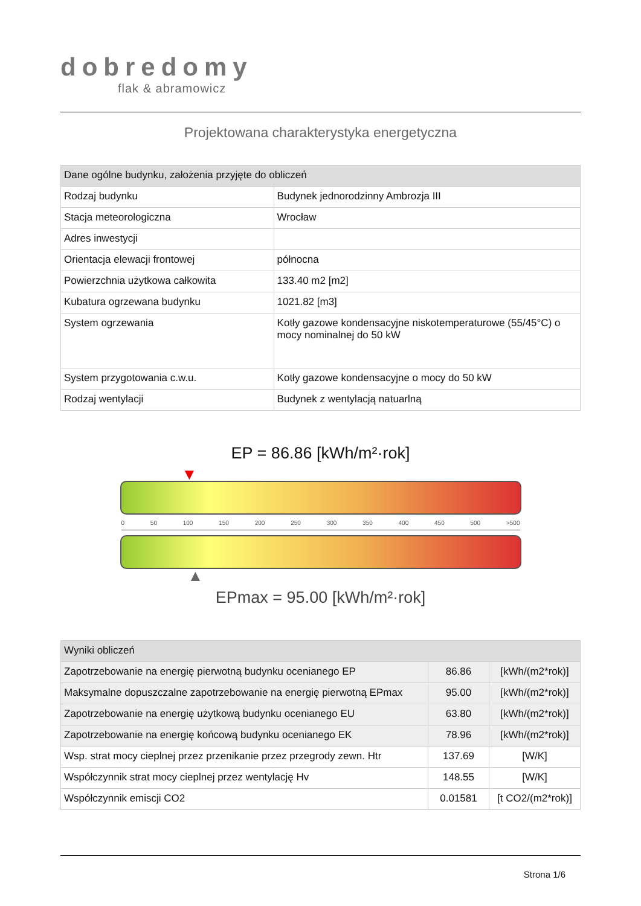dobredomy
flak & abramowicz
Projektowana charakterystyka energetyczna
| Dane ogólne budynku, założenia przyjęte do obliczeń | |
| --- | --- |
| Rodzaj budynku | Budynek jednorodzinny Ambrozja III |
| Stacja meteorologiczna | Wrocław |
| Adres inwestycji | |
| Orientacja elewacji frontowej | północna |
| Powierzchnia użytkowa całkowita | 133.40 m2 [m2] |
| Kubatura ogrzewana budynku | 1021.82 [m3] |
| System ogrzewania | Kotły gazowe kondensacyjne niskotemperaturowe (55/45°C) o mocy nominalnej do 50 kW |
| System przygotowania c.w.u. | Kotły gazowe kondensacyjne o mocy do 50 kW |
| Rodzaj wentylacji | Budynek z wentylacją natuarlną |
EP = 86.86 [kWh/m²·rok]
▼
0 50 100 150 200 250 300 350 400 450 500 >500
▲
EPmax = 95.00 [kWh/m²·rok]
| Wyniki obliczeń | | |
| --- | --- | --- |
| Zapotrzebowanie na energię pierwotną budynku ocenianego EP | 86.86 | [kWh/(m2*rok)] |
| Maksymalne dopuszczalne zapotrzebowanie na energię pierwotną EPmax | 95.00 | [kWh/(m2*rok)] |
| Zapotrzebowanie na energię użytkową budynku ocenianego EU | 63.80 | [kWh/(m2*rok)] |
| Zapotrzebowanie na energię końcową budynku ocenianego EK | 78.96 | [kWh/(m2*rok)] |
| Wsp. strat mocy cieplnej przez przenikanie przez przegrody zewn. Htr | 137.69 | [W/K] |
| Współczynnik strat mocy cieplnej przez wentylację Hv | 148.55 | [W/K] |
| Współczynnik emiscji CO2 | 0.01581 | [t CO2/(m2*rok)] |
Strona 1/6